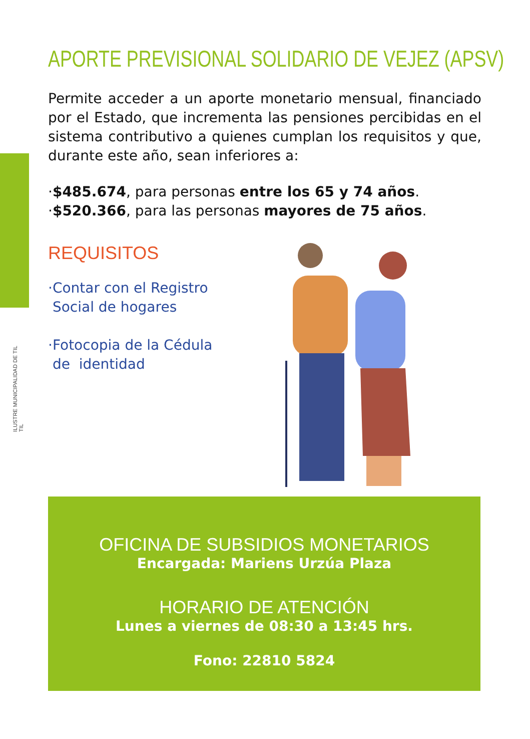ILUSTRE MUNICIPALIDAD DE TIL TIL
APORTE PREVISIONAL SOLIDARIO DE VEJEZ (APSV)
Permite acceder a un aporte monetario mensual, financiado por el Estado, que incrementa las pensiones percibidas en el sistema contributivo a quienes cumplan los requisitos y que, durante este año, sean inferiores a:
·$485.674, para personas entre los 65 y 74 años.
·$520.366, para las personas mayores de 75 años.
REQUISITOS
·Contar con el Registro
Social de hogares
·Fotocopia de la Cédula
de identidad
OFICINA DE SUBSIDIOS MONETARIOS
Encargada: Mariens Urzúa Plaza
HORARIO DE ATENCIÓN
Lunes a viernes de 08:30 a 13:45 hrs.
Fono: 22810 5824